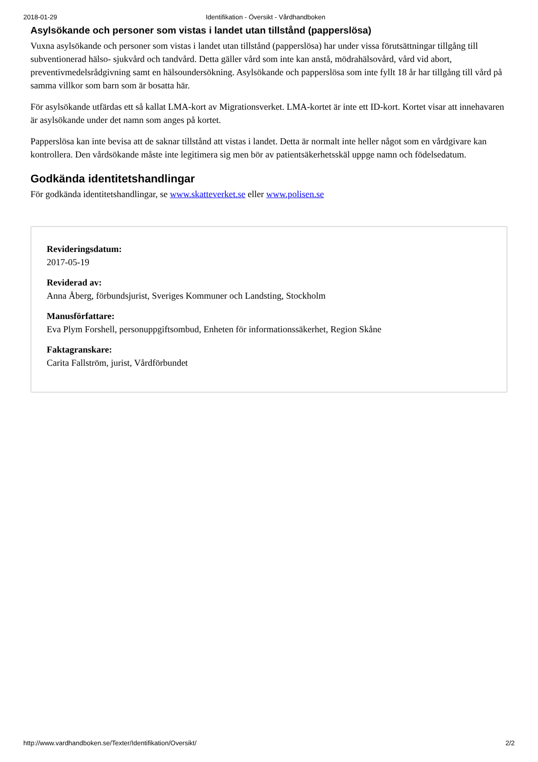2018-01-29 Identifikation - Översikt - Vårdhandboken
Asylsökande och personer som vistas i landet utan tillstånd (papperslösa)
Vuxna asylsökande och personer som vistas i landet utan tillstånd (papperslösa) har under vissa förutsättningar tillgång till subventionerad hälso- sjukvård och tandvård. Detta gäller vård som inte kan anstå, mödrahälsovård, vård vid abort, preventivmedelsrådgivning samt en hälsoundersökning. Asylsökande och papperslösa som inte fyllt 18 år har tillgång till vård på samma villkor som barn som är bosatta här.
För asylsökande utfärdas ett så kallat LMA-kort av Migrationsverket. LMA-kortet är inte ett ID-kort. Kortet visar att innehavaren är asylsökande under det namn som anges på kortet.
Papperslösa kan inte bevisa att de saknar tillstånd att vistas i landet. Detta är normalt inte heller något som en vårdgivare kan kontrollera. Den vårdsökande måste inte legitimera sig men bör av patientsäkerhetsskäl uppge namn och födelsedatum.
Godkända identitetshandlingar
För godkända identitetshandlingar, se www.skatteverket.se eller www.polisen.se
Revideringsdatum:
2017-05-19
Reviderad av:
Anna Åberg, förbundsjurist, Sveriges Kommuner och Landsting, Stockholm
Manusförfattare:
Eva Plym Forshell, personuppgiftsombud, Enheten för informationssäkerhet, Region Skåne
Faktagranskare:
Carita Fallström, jurist, Vårdförbundet
http://www.vardhandboken.se/Texter/Identifikation/Oversikt/ 2/2